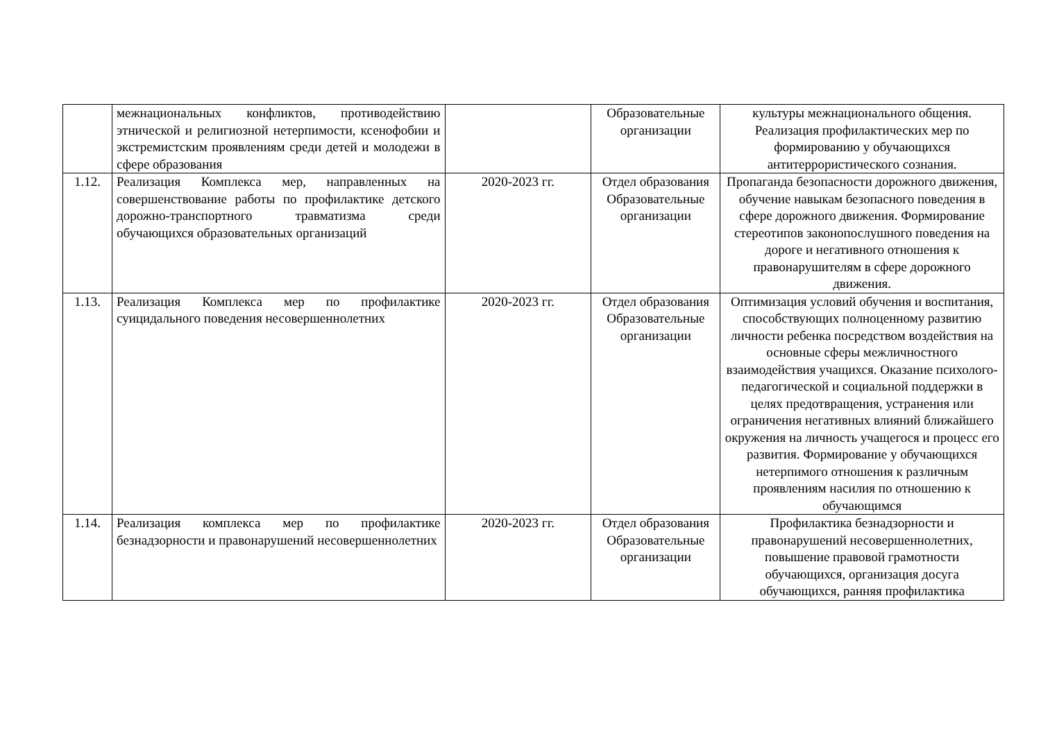| | межнациональных конфликтов, противодействию этнической и религиозной нетерпимости, ксенофобии и экстремистским проявлениям среди детей и молодежи в сфере образования | | Образовательные организации | культуры межнационального общения. Реализация профилактических мер по формированию у обучающихся антитеррористического сознания. |
| 1.12. | Реализация Комплекса мер, направленных на совершенствование работы по профилактике детского дорожно-транспортного травматизма среди обучающихся образовательных организаций | 2020-2023 гг. | Отдел образования Образовательные организации | Пропаганда безопасности дорожного движения, обучение навыкам безопасного поведения в сфере дорожного движения. Формирование стереотипов законопослушного поведения на дороге и негативного отношения к правонарушителям в сфере дорожного движения. |
| 1.13. | Реализация Комплекса мер по профилактике суицидального поведения несовершеннолетних | 2020-2023 гг. | Отдел образования Образовательные организации | Оптимизация условий обучения и воспитания, способствующих полноценному развитию личности ребенка посредством воздействия на основные сферы межличностного взаимодействия учащихся. Оказание психолого-педагогической и социальной поддержки в целях предотвращения, устранения или ограничения негативных влияний ближайшего окружения на личность учащегося и процесс его развития. Формирование у обучающихся нетерпимого отношения к различным проявлениям насилия по отношению к обучающимся |
| 1.14. | Реализация комплекса мер по профилактике безнадзорности и правонарушений несовершеннолетних | 2020-2023 гг. | Отдел образования Образовательные организации | Профилактика безнадзорности и правонарушений несовершеннолетних, повышение правовой грамотности обучающихся, организация досуга обучающихся, ранняя профилактика |